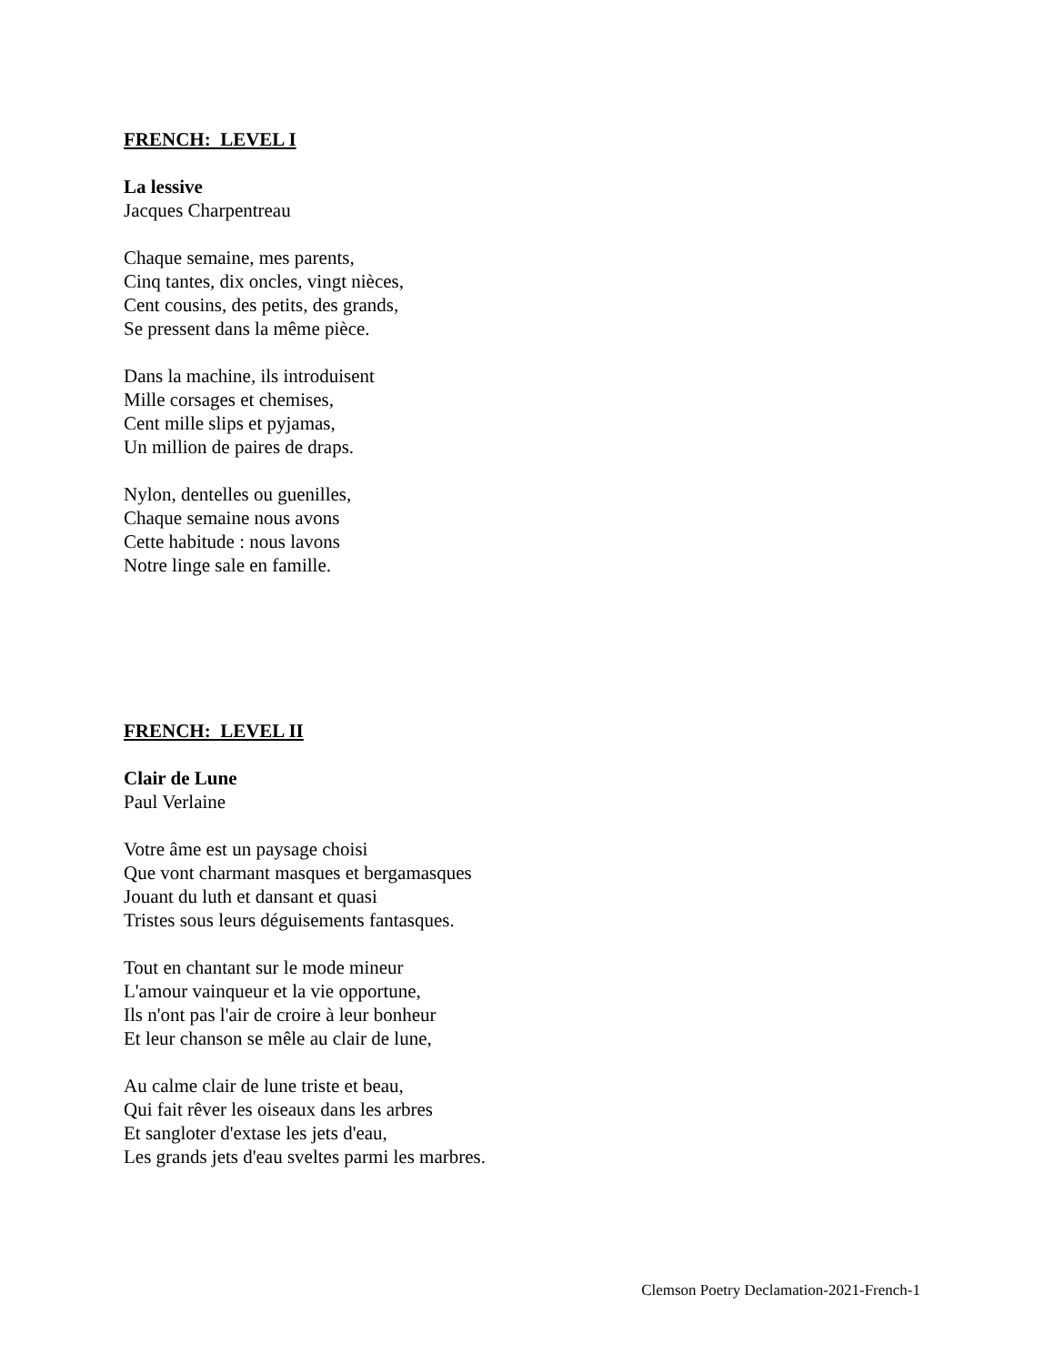FRENCH: LEVEL I
La lessive
Jacques Charpentreau
Chaque semaine, mes parents,
Cinq tantes, dix oncles, vingt nièces,
Cent cousins, des petits, des grands,
Se pressent dans la même pièce.
Dans la machine, ils introduisent
Mille corsages et chemises,
Cent mille slips et pyjamas,
Un million de paires de draps.
Nylon, dentelles ou guenilles,
Chaque semaine nous avons
Cette habitude : nous lavons
Notre linge sale en famille.
FRENCH: LEVEL II
Clair de Lune
Paul Verlaine
Votre âme est un paysage choisi
Que vont charmant masques et bergamasques
Jouant du luth et dansant et quasi
Tristes sous leurs déguisements fantasques.
Tout en chantant sur le mode mineur
L'amour vainqueur et la vie opportune,
Ils n'ont pas l'air de croire à leur bonheur
Et leur chanson se mêle au clair de lune,
Au calme clair de lune triste et beau,
Qui fait rêver les oiseaux dans les arbres
Et sangloter d'extase les jets d'eau,
Les grands jets d'eau sveltes parmi les marbres.
Clemson Poetry Declamation-2021-French-1